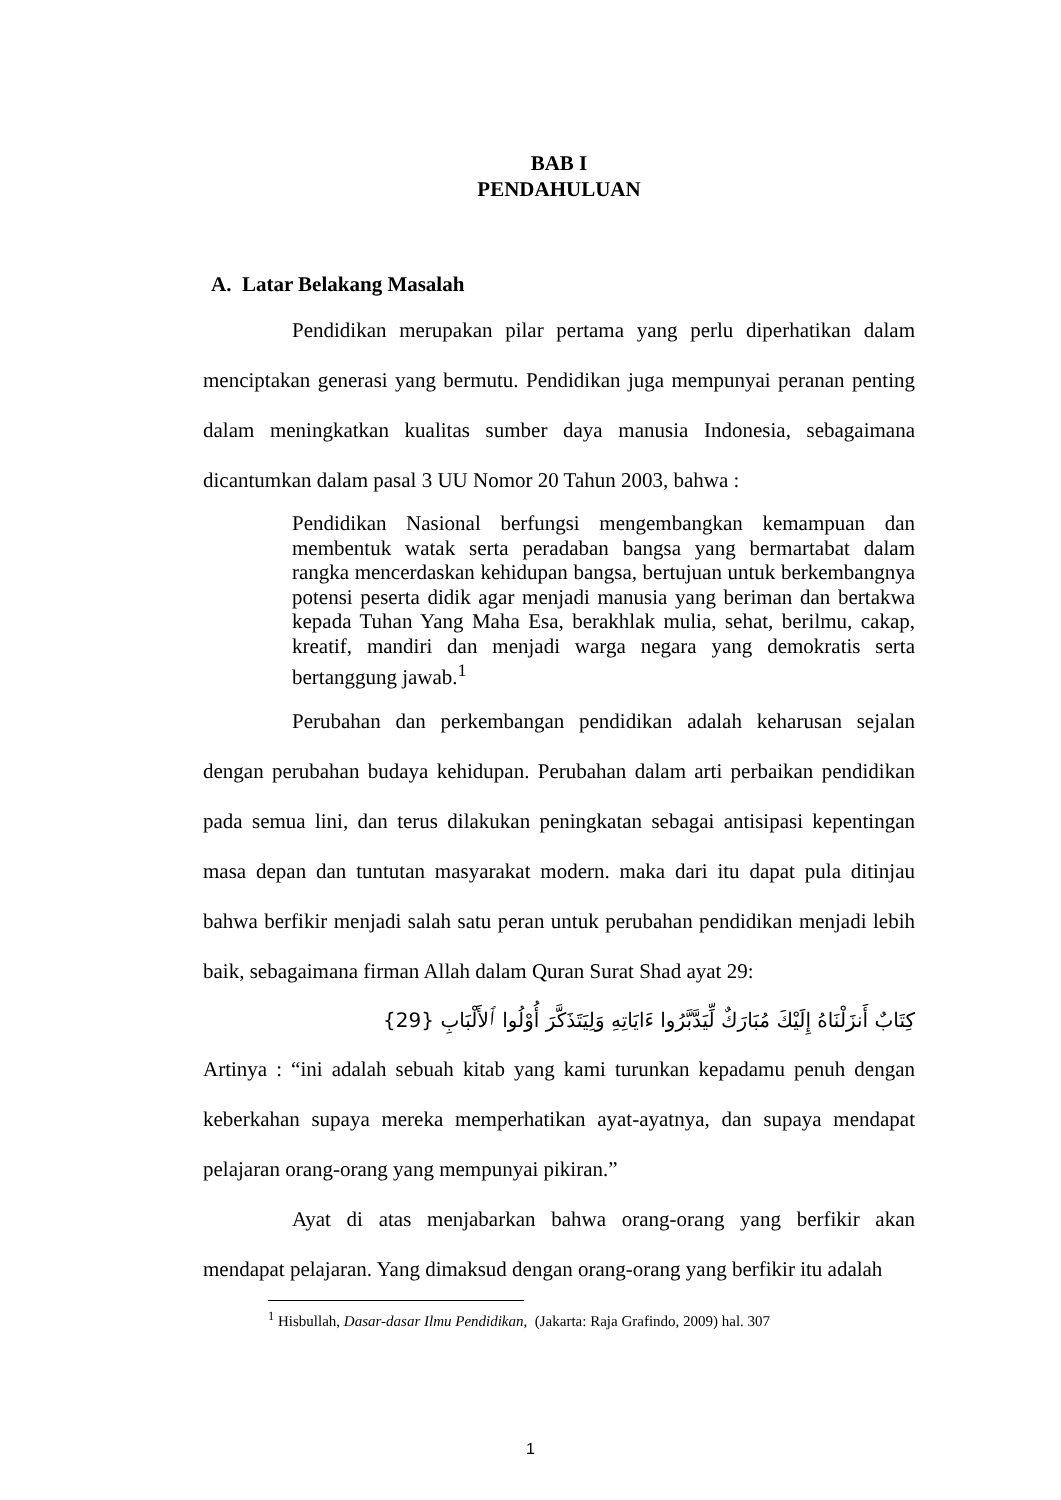BAB I
PENDAHULUAN
A. Latar Belakang Masalah
Pendidikan merupakan pilar pertama yang perlu diperhatikan dalam menciptakan generasi yang bermutu. Pendidikan juga mempunyai peranan penting dalam meningkatkan kualitas sumber daya manusia Indonesia, sebagaimana dicantumkan dalam pasal 3 UU Nomor 20 Tahun 2003, bahwa :
Pendidikan Nasional berfungsi mengembangkan kemampuan dan membentuk watak serta peradaban bangsa yang bermartabat dalam rangka mencerdaskan kehidupan bangsa, bertujuan untuk berkembangnya potensi peserta didik agar menjadi manusia yang beriman dan bertakwa kepada Tuhan Yang Maha Esa, berakhlak mulia, sehat, berilmu, cakap, kreatif, mandiri dan menjadi warga negara yang demokratis serta bertanggung jawab.<sup>1</sup>
Perubahan dan perkembangan pendidikan adalah keharusan sejalan dengan perubahan budaya kehidupan. Perubahan dalam arti perbaikan pendidikan pada semua lini, dan terus dilakukan peningkatan sebagai antisipasi kepentingan masa depan dan tuntutan masyarakat modern. maka dari itu dapat pula ditinjau bahwa berfikir menjadi salah satu peran untuk perubahan pendidikan menjadi lebih baik, sebagaimana firman Allah dalam Quran Surat Shad ayat 29:
كِتَابٌ أَنزَلْنَاهُ إِلَيْكَ مُبَارَكٌ لِّيَدَّبَّرُوا ءَايَاتِهِ وَلِيَتَذَكَّرَ أُوْلُوا ٱلأَلْبَابِ {29}
Artinya : “ini adalah sebuah kitab yang kami turunkan kepadamu penuh dengan keberkahan supaya mereka memperhatikan ayat-ayatnya, dan supaya mendapat pelajaran orang-orang yang mempunyai pikiran.”
Ayat di atas menjabarkan bahwa orang-orang yang berfikir akan mendapat pelajaran. Yang dimaksud dengan orang-orang yang berfikir itu adalah
<sup>1</sup> Hisbullah, Dasar-dasar Ilmu Pendidikan, (Jakarta: Raja Grafindo, 2009) hal. 307
1